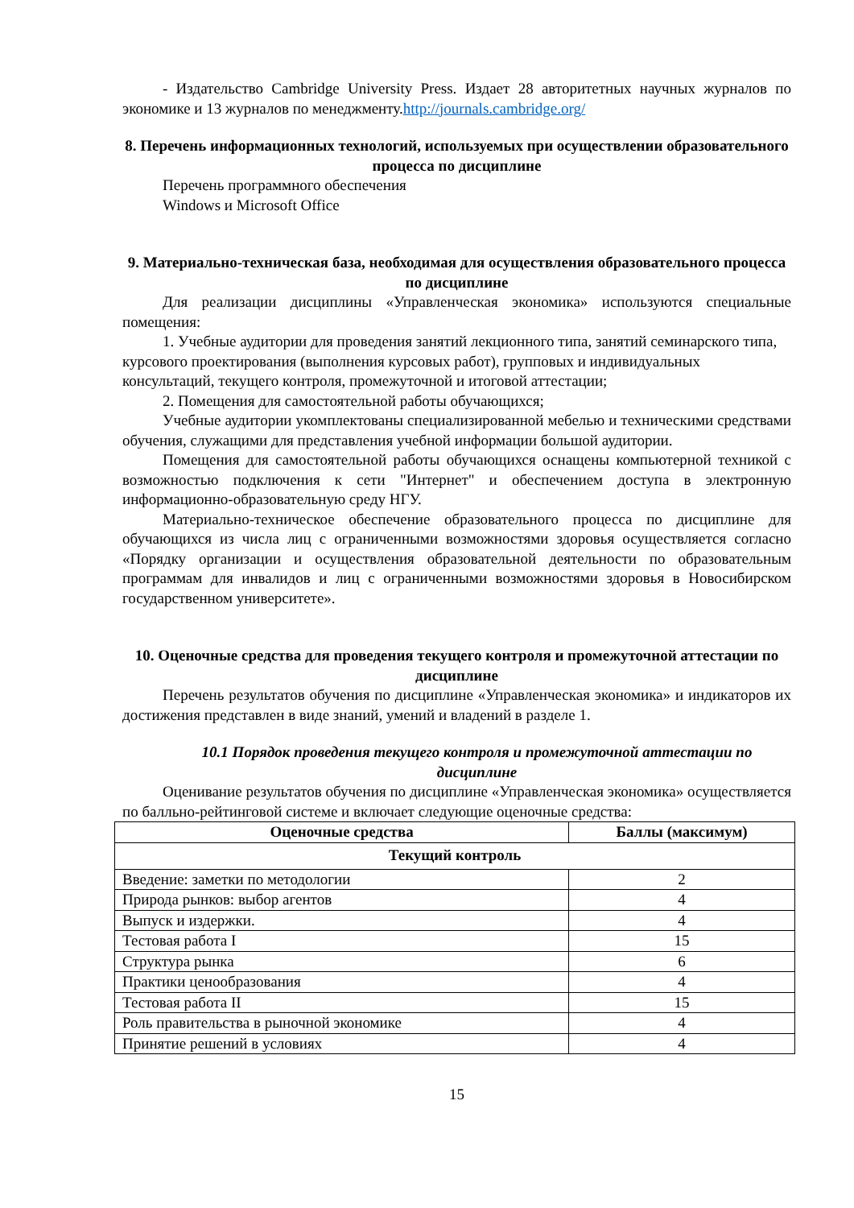- Издательство Cambridge University Press. Издает 28 авторитетных научных журналов по экономике и 13 журналов по менеджменту.http://journals.cambridge.org/
8. Перечень информационных технологий, используемых при осуществлении образовательного процесса по дисциплине
Перечень программного обеспечения
Windows и Microsoft Office
9. Материально-техническая база, необходимая для осуществления образовательного процесса по дисциплине
Для реализации дисциплины «Управленческая экономика» используются специальные помещения:
1. Учебные аудитории для проведения занятий лекционного типа, занятий семинарского типа, курсового проектирования (выполнения курсовых работ), групповых и индивидуальных консультаций, текущего контроля, промежуточной и итоговой аттестации;
2. Помещения для самостоятельной работы обучающихся;
Учебные аудитории укомплектованы специализированной мебелью и техническими средствами обучения, служащими для представления учебной информации большой аудитории.
Помещения для самостоятельной работы обучающихся оснащены компьютерной техникой с возможностью подключения к сети "Интернет" и обеспечением доступа в электронную информационно-образовательную среду НГУ.
Материально-техническое обеспечение образовательного процесса по дисциплине для обучающихся из числа лиц с ограниченными возможностями здоровья осуществляется согласно «Порядку организации и осуществления образовательной деятельности по образовательным программам для инвалидов и лиц с ограниченными возможностями здоровья в Новосибирском государственном университете».
10. Оценочные средства для проведения текущего контроля и промежуточной аттестации по дисциплине
Перечень результатов обучения по дисциплине «Управленческая экономика» и индикаторов их достижения представлен в виде знаний, умений и владений в разделе 1.
10.1 Порядок проведения текущего контроля и промежуточной аттестации по дисциплине
Оценивание результатов обучения по дисциплине «Управленческая экономика» осуществляется по балльно-рейтинговой системе и включает следующие оценочные средства:
| Оценочные средства | Баллы (максимум) |
| --- | --- |
| Текущий контроль | |
| Введение: заметки по методологии | 2 |
| Природа рынков: выбор агентов | 4 |
| Выпуск и издержки. | 4 |
| Тестовая работа I | 15 |
| Структура рынка | 6 |
| Практики ценообразования | 4 |
| Тестовая работа II | 15 |
| Роль правительства в рыночной экономике | 4 |
| Принятие решений в условиях | 4 |
15